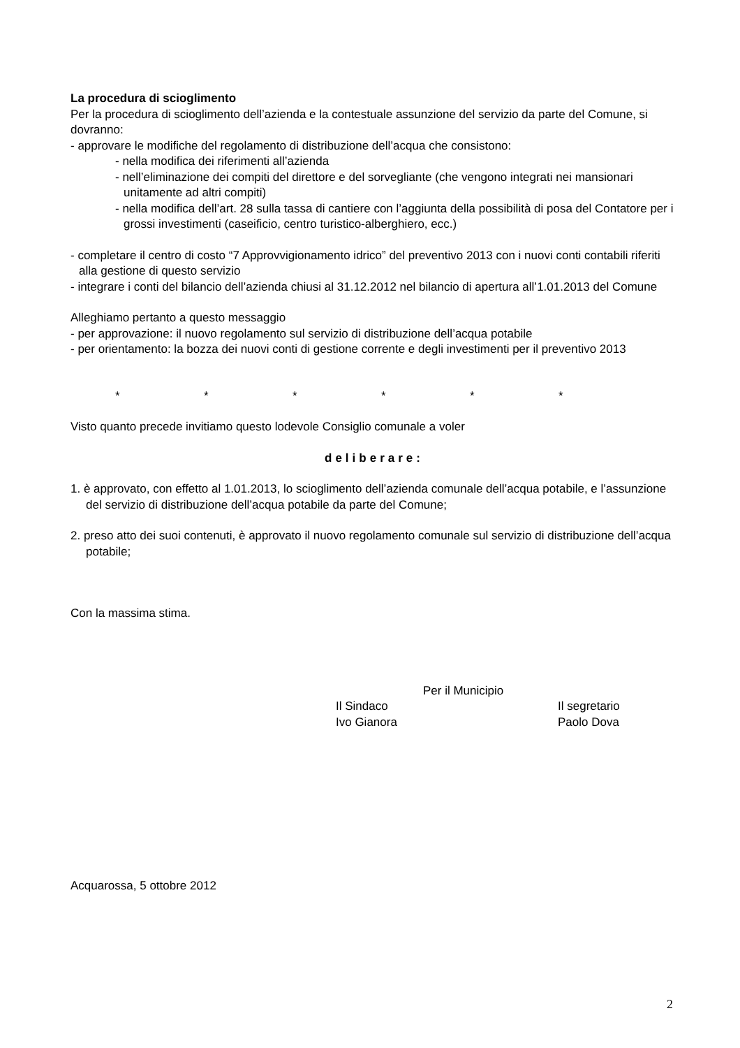La procedura di scioglimento
Per la procedura di scioglimento dell’azienda e la contestuale assunzione del servizio da parte del Comune, si dovranno:
- approvare le modifiche del regolamento di distribuzione dell’acqua che consistono:
- nella modifica dei riferimenti all’azienda
- nell’eliminazione dei compiti del direttore e del sorvegliante (che vengono integrati nei mansionari unitamente ad altri compiti)
- nella modifica dell’art. 28 sulla tassa di cantiere con l’aggiunta della possibilità di posa del Contatore per i grossi investimenti (caseificio, centro turistico-alberghiero, ecc.)
- completare il centro di costo “7 Approvvigionamento idrico” del preventivo 2013 con i nuovi conti contabili riferiti alla gestione di questo servizio
- integrare i conti del bilancio dell’azienda chiusi al 31.12.2012 nel bilancio di apertura all’1.01.2013 del Comune
Alleghiamo pertanto a questo messaggio
- per approvazione: il nuovo regolamento sul servizio di distribuzione dell’acqua potabile
- per orientamento: la bozza dei nuovi conti di gestione corrente e degli investimenti per il preventivo 2013
* * * * * *
Visto quanto precede invitiamo questo lodevole Consiglio comunale a voler
deliberare:
1. è approvato, con effetto al 1.01.2013, lo scioglimento dell’azienda comunale dell’acqua potabile, e l’assunzione del servizio di distribuzione dell’acqua potabile da parte del Comune;
2. preso atto dei suoi contenuti, è approvato il nuovo regolamento comunale sul servizio di distribuzione dell’acqua potabile;
Con la massima stima.
Per il Municipio
Il Sindaco
Ivo Gianora Il segretario
Paolo Dova
Acquarossa, 5 ottobre 2012
2